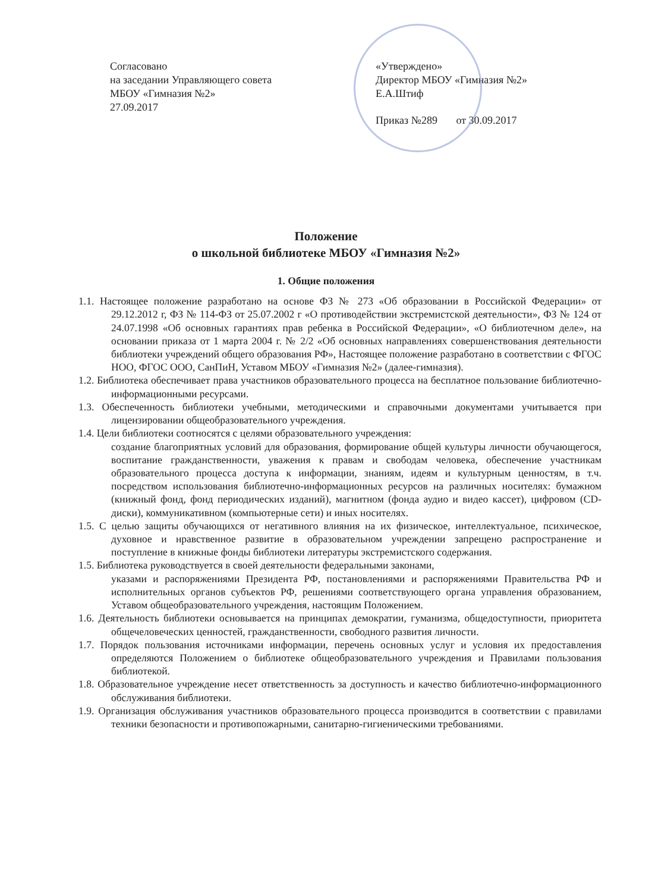Согласовано
на заседании Управляющего совета
МБОУ «Гимназия №2»
27.09.2017
«Утверждено»
Директор МБОУ «Гимназия №2»
Е.А.Штиф
Приказ №289 от 30.09.2017
Положение
о школьной библиотеке МБОУ «Гимназия №2»
1. Общие положения
1.1. Настоящее положение разработано на основе ФЗ № 273 «Об образовании в Российской Федерации» от 29.12.2012 г, ФЗ № 114-ФЗ от 25.07.2002 г «О противодействии экстремистской деятельности», ФЗ № 124 от 24.07.1998 «Об основных гарантиях прав ребенка в Российской Федерации», «О библиотечном деле», на основании приказа от 1 марта 2004 г. № 2/2 «Об основных направлениях совершенствования деятельности библиотеки учреждений общего образования РФ», Настоящее положение разработано в соответствии с ФГОС НОО, ФГОС ООО, СанПиН, Уставом МБОУ «Гимназия №2» (далее-гимназия).
1.2. Библиотека обеспечивает права участников образовательного процесса на бесплатное пользование библиотечно-информационными ресурсами.
1.3. Обеспеченность библиотеки учебными, методическими и справочными документами учитывается при лицензировании общеобразовательного учреждения.
1.4. Цели библиотеки соотносятся с целями образовательного учреждения:
создание благоприятных условий для образования, формирование общей культуры личности обучающегося, воспитание гражданственности, уважения к правам и свободам человека, обеспечение участникам образовательного процесса доступа к информации, знаниям, идеям и культурным ценностям, в т.ч. посредством использования библиотечно-информационных ресурсов на различных носителях: бумажном (книжный фонд, фонд периодических изданий), магнитном (фонда аудио и видео кассет), цифровом (CD-диски), коммуникативном (компьютерные сети) и иных носителях.
1.5. С целью защиты обучающихся от негативного влияния на их физическое, интеллектуальное, психическое, духовное и нравственное развитие в образовательном учреждении запрещено распространение и поступление в книжные фонды библиотеки литературы экстремистского содержания.
1.5. Библиотека руководствуется в своей деятельности федеральными законами,
указами и распоряжениями Президента РФ, постановлениями и распоряжениями Правительства РФ и исполнительных органов субъектов РФ, решениями соответствующего органа управления образованием, Уставом общеобразовательного учреждения, настоящим Положением.
1.6. Деятельность библиотеки основывается на принципах демократии, гуманизма, общедоступности, приоритета общечеловеческих ценностей, гражданственности, свободного развития личности.
1.7. Порядок пользования источниками информации, перечень основных услуг и условия их предоставления определяются Положением о библиотеке общеобразовательного учреждения и Правилами пользования библиотекой.
1.8. Образовательное учреждение несет ответственность за доступность и качество библиотечно-информационного обслуживания библиотеки.
1.9. Организация обслуживания участников образовательного процесса производится в соответствии с правилами техники безопасности и противопожарными, санитарно-гигиеническими требованиями.